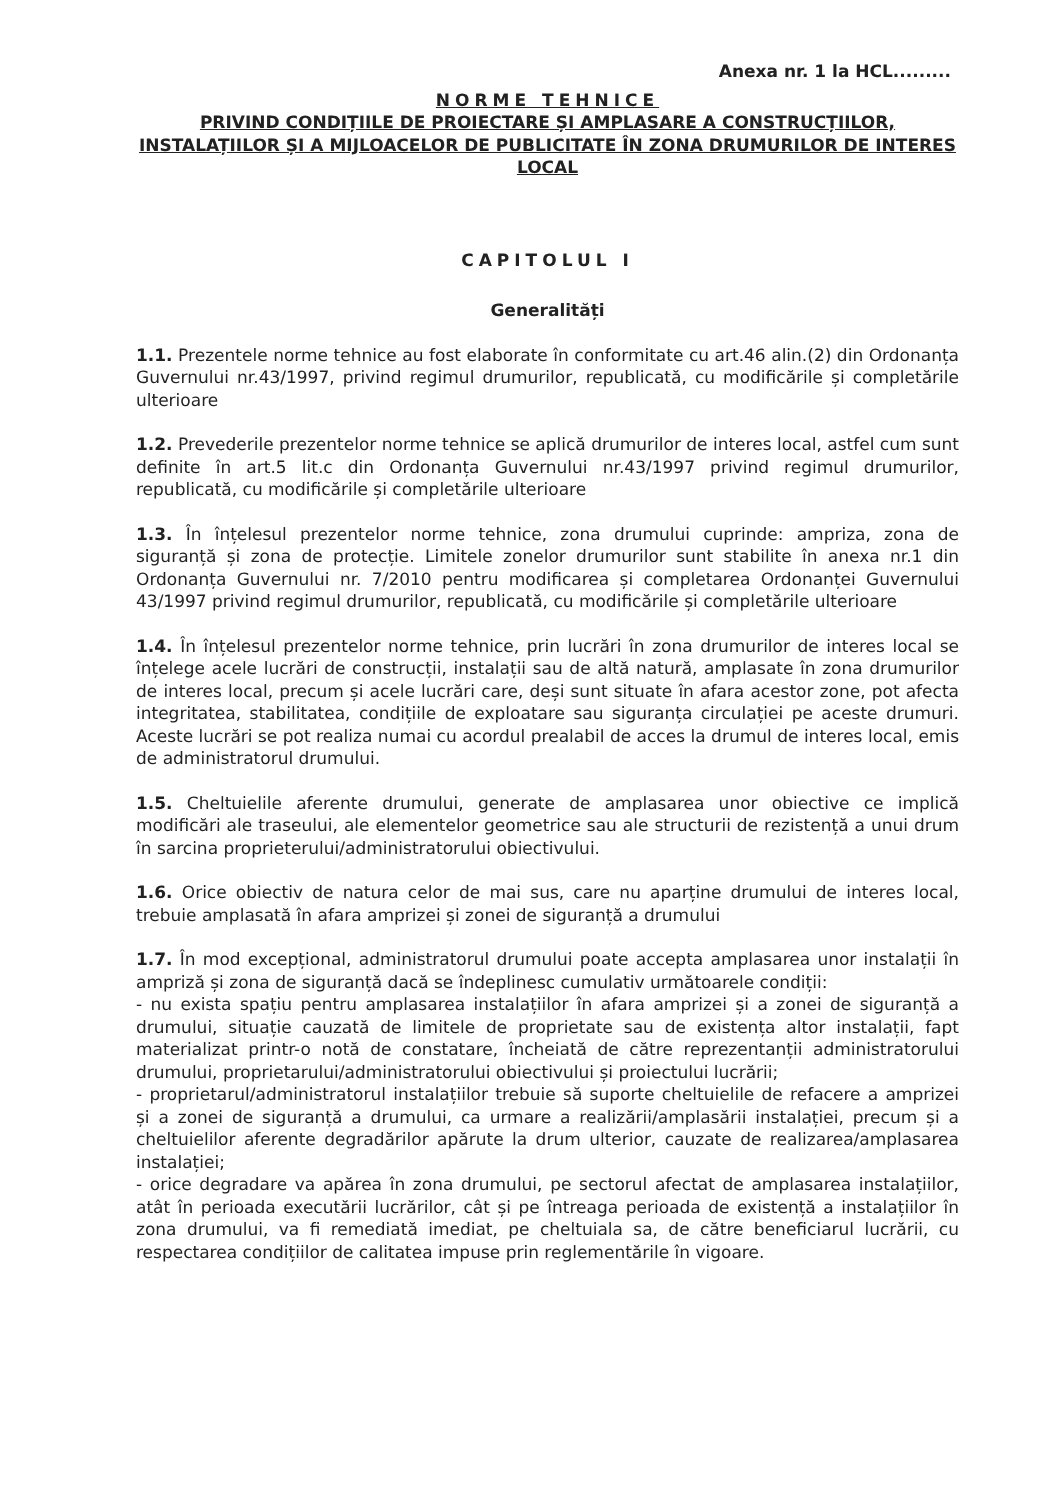Anexa nr. 1 la HCL.........
NORME TEHNICE
PRIVIND CONDIȚIILE DE PROIECTARE ȘI AMPLASARE A CONSTRUCȚIILOR, INSTALAȚIILOR ȘI A MIJLOACELOR DE PUBLICITATE ÎN ZONA DRUMURILOR DE INTERES LOCAL
CAPITOLUL I
Generalități
1.1. Prezentele norme tehnice au fost elaborate în conformitate cu art.46 alin.(2) din Ordonanța Guvernului nr.43/1997, privind regimul drumurilor, republicată, cu modificările și completările ulterioare
1.2. Prevederile prezentelor norme tehnice se aplică drumurilor de interes local, astfel cum sunt definite în art.5 lit.c din Ordonanța Guvernului nr.43/1997 privind regimul drumurilor, republicată, cu modificările și completările ulterioare
1.3. În înțelesul prezentelor norme tehnice, zona drumului cuprinde: ampriza, zona de siguranță și zona de protecție. Limitele zonelor drumurilor sunt stabilite în anexa nr.1 din Ordonanța Guvernului nr. 7/2010 pentru modificarea și completarea Ordonanței Guvernului 43/1997 privind regimul drumurilor, republicată, cu modificările și completările ulterioare
1.4. În înțelesul prezentelor norme tehnice, prin lucrări în zona drumurilor de interes local se înțelege acele lucrări de construcții, instalații sau de altă natură, amplasate în zona drumurilor de interes local, precum și acele lucrări care, deși sunt situate în afara acestor zone, pot afecta integritatea, stabilitatea, condițiile de exploatare sau siguranța circulației pe aceste drumuri. Aceste lucrări se pot realiza numai cu acordul prealabil de acces la drumul de interes local, emis de administratorul drumului.
1.5. Cheltuielile aferente drumului, generate de amplasarea unor obiective ce implică modificări ale traseului, ale elementelor geometrice sau ale structurii de rezistență a unui drum în sarcina proprieterului/administratorului obiectivului.
1.6. Orice obiectiv de natura celor de mai sus, care nu aparține drumului de interes local, trebuie amplasată în afara amprizei și zonei de siguranță a drumului
1.7. În mod excepțional, administratorul drumului poate accepta amplasarea unor instalații în ampriză și zona de siguranță dacă se îndeplinesc cumulativ următoarele condiții:
- nu exista spațiu pentru amplasarea instalațiilor în afara amprizei și a zonei de siguranță a drumului, situație cauzată de limitele de proprietate sau de existența altor instalații, fapt materializat printr-o notă de constatare, încheiată de către reprezentanții administratorului drumului, proprietarului/administratorului obiectivului și proiectului lucrării;
- proprietarul/administratorul instalațiilor trebuie să suporte cheltuielile de refacere a amprizei și a zonei de siguranță a drumului, ca urmare a realizării/amplasării instalației, precum și a cheltuielilor aferente degradărilor apărute la drum ulterior, cauzate de realizarea/amplasarea instalației;
- orice degradare va apărea în zona drumului, pe sectorul afectat de amplasarea instalațiilor, atât în perioada executării lucrărilor, cât și pe întreaga perioada de existență a instalațiilor în zona drumului, va fi remediată imediat, pe cheltuiala sa, de către beneficiarul lucrării, cu respectarea condițiilor de calitatea impuse prin reglementările în vigoare.